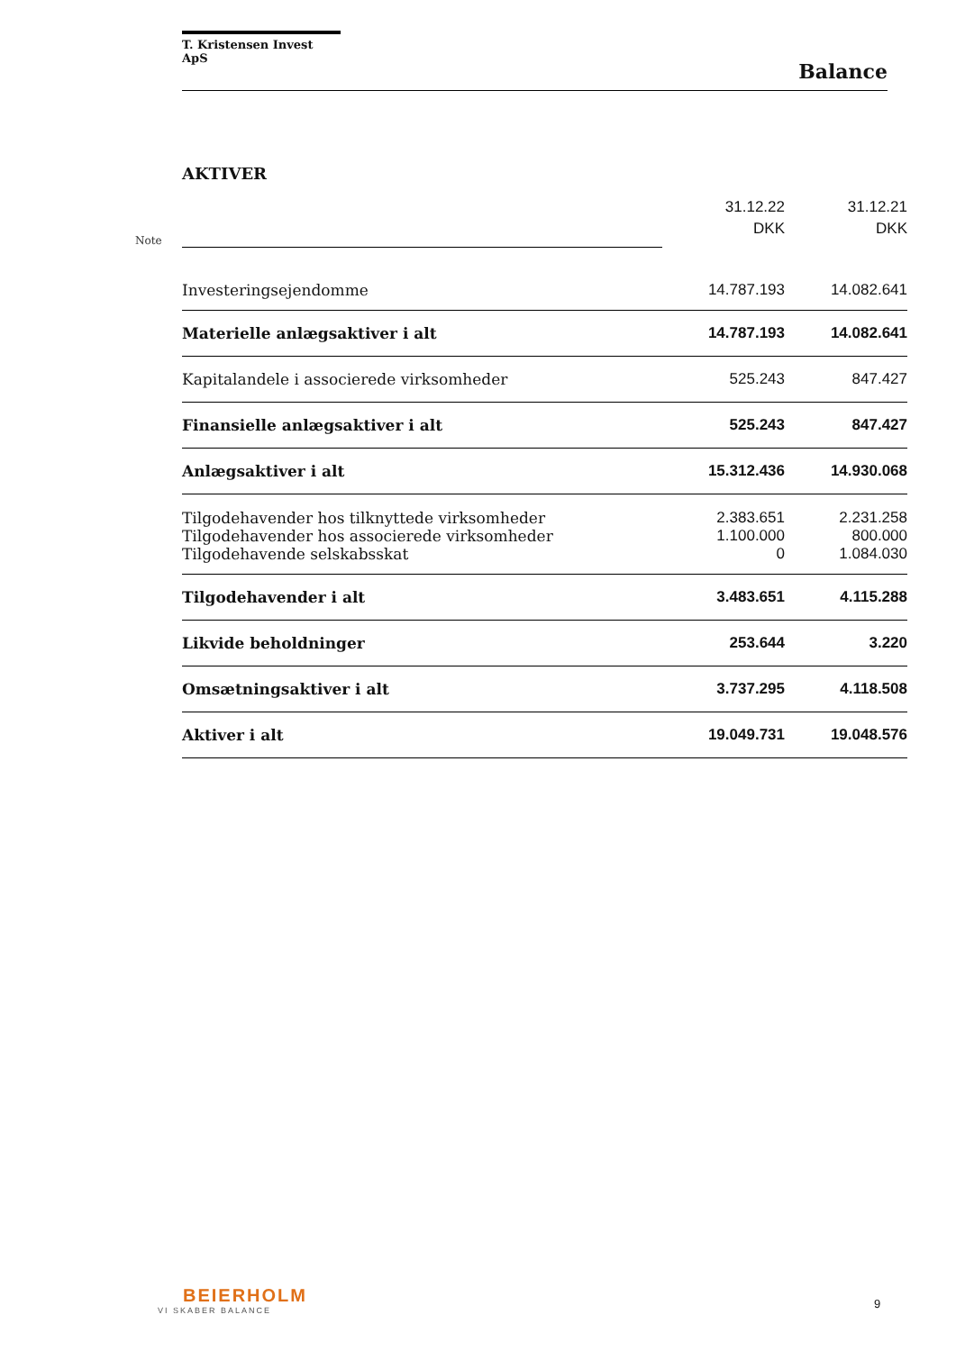T. Kristensen Invest ApS
Balance
AKTIVER
| Note | | 31.12.22 DKK | 31.12.21 DKK |
| | Investeringsejendomme | 14.787.193 | 14.082.641 |
| | Materielle anlægsaktiver i alt | 14.787.193 | 14.082.641 |
| | Kapitalandele i associerede virksomheder | 525.243 | 847.427 |
| | Finansielle anlægsaktiver i alt | 525.243 | 847.427 |
| | Anlægsaktiver i alt | 15.312.436 | 14.930.068 |
| | Tilgodehavender hos tilknyttede virksomheder | 2.383.651 | 2.231.258 |
| | Tilgodehavender hos associerede virksomheder | 1.100.000 | 800.000 |
| | Tilgodehavende selskabsskat | 0 | 1.084.030 |
| | Tilgodehavender i alt | 3.483.651 | 4.115.288 |
| | Likvide beholdninger | 253.644 | 3.220 |
| | Omsætningsaktiver i alt | 3.737.295 | 4.118.508 |
| | Aktiver i alt | 19.049.731 | 19.048.576 |
BEIERHOLM
VI SKABER BALANCE
9